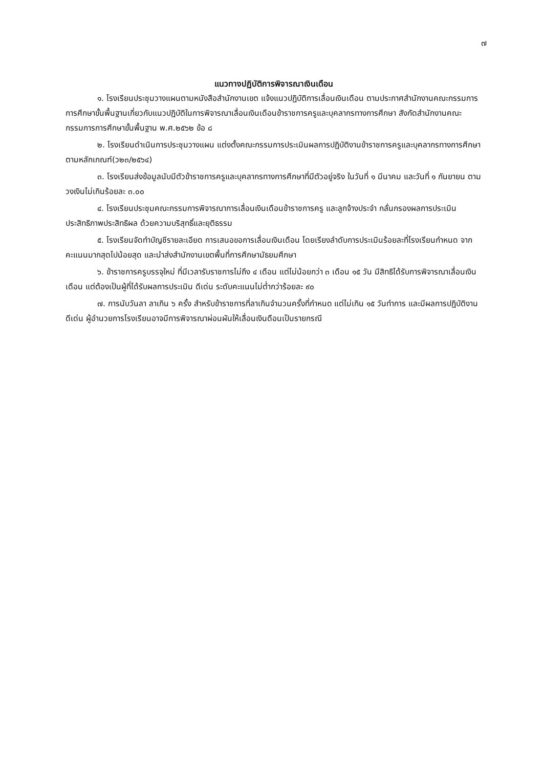๗
แนวทางปฏิบัติการพิจารณาเงินเดือน
๑. โรงเรียนประชุมวางแผนตามหนังสือสำนักงานเขต แจ้งแนวปฏิบัติการเลื่อนเงินเดือน ตามประกาศสำนักงานคณะกรรมการการศึกษาขั้นพื้นฐานเกี่ยวกับแนวปฏิบัติในการพิจารณาเลื่อนเงินเดือนข้าราชการครูและบุคลากรทางการศึกษา สังกัดสำนักงานคณะกรรมการการศึกษาขั้นพื้นฐาน พ.ศ.๒๕๖๒ ข้อ ๘
๒. โรงเรียนดำเนินการประชุมวางแผน แต่งตั้งคณะกรรมการประเมินผลการปฏิบัติงานข้าราชการครูและบุคลากรทางการศึกษา ตามหลักเกณฑ์(ว๒๓/๒๕๖๔)
๓. โรงเรียนส่งข้อมูลนับมีตัวข้าราชการครูและบุคลากรทางการศึกษาที่มีตัวอยู่จริง ในวันที่ ๑ มีนาคม และวันที่ ๑ กันยายน ตามวงเงินไม่เกินร้อยละ ๓.๐๐
๔. โรงเรียนประชุมคณะกรรมการพิจารณาการเลื่อนเงินเดือนข้าราชการครู และลูกจ้างประจำ กลั่นกรองผลการประเมินประสิทธิภาพประสิทธิผล ด้วยความบริสุทธิ์และยุติธรรม
๕. โรงเรียนจัดทำบัญชีรายละเอียด การเสนอขอการเลื่อนเงินเดือน โดยเรียงลำดับการประเมินร้อยละที่โรงเรียนกำหนด จากคะแนนมากสุดไปน้อยสุด และนำส่งสำนักงานเขตพื้นที่การศึกษามัธยมศึกษา
๖. ข้าราชการครูบรรจุใหม่ ที่มีเวลารับราชการไม่ถึง ๔ เดือน แต่ไม่น้อยกว่า ๓ เดือน ๑๕ วัน มีสิทธิได้รับการพิจารณาเลื่อนเงินเดือน แต่ต้องเป็นผู้ที่ได้รับผลการประเมิน ดีเด่น ระดับคะแนนไม่ต่ำกว่าร้อยละ ๙๐
๗. การนับวันลา ลาเกิน ๖ ครั้ง สำหรับข้าราชการที่ลาเกินจำนวนครั้งที่กำหนด แต่ไม่เกิน ๑๕ วันทำการ และมีผลการปฏิบัติงานดีเด่น ผู้อำนวยการโรงเรียนอาจมีการพิจารณาผ่อนผันให้เลื่อนเงินดือนเป็นรายกรณี